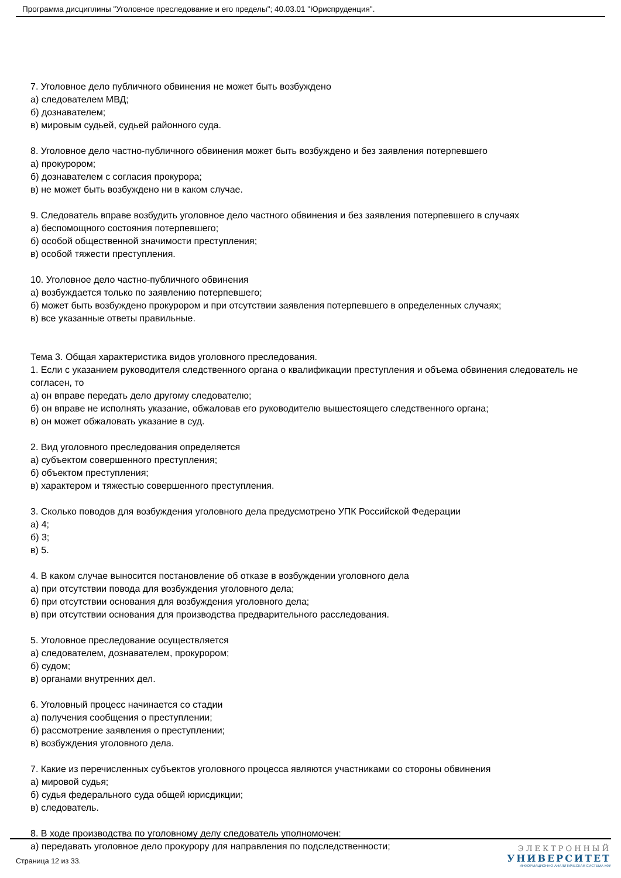Программа дисциплины "Уголовное преследование и его пределы"; 40.03.01 "Юриспруденция".
7. Уголовное дело публичного обвинения не может быть возбуждено
а) следователем МВД;
б) дознавателем;
в) мировым судьей, судьей районного суда.
8. Уголовное дело частно-публичного обвинения может быть возбуждено и без заявления потерпевшего
а) прокурором;
б) дознавателем с согласия прокурора;
в) не может быть возбуждено ни в каком случае.
9. Следователь вправе возбудить уголовное дело частного обвинения и без заявления потерпевшего в случаях
а) беспомощного состояния потерпевшего;
б) особой общественной значимости преступления;
в) особой тяжести преступления.
10. Уголовное дело частно-публичного обвинения
а) возбуждается только по заявлению потерпевшего;
б) может быть возбуждено прокурором и при отсутствии заявления потерпевшего в определенных случаях;
в) все указанные ответы правильные.
Тема 3. Общая характеристика видов уголовного преследования.
1. Если с указанием руководителя следственного органа о квалификации преступления и объема обвинения следователь не согласен, то
а) он вправе передать дело другому следователю;
б) он вправе не исполнять указание, обжаловав его руководителю вышестоящего следственного органа;
в) он может обжаловать указание в суд.
2. Вид уголовного преследования определяется
а) субъектом совершенного преступления;
б) объектом преступления;
в) характером и тяжестью совершенного преступления.
3. Сколько поводов для возбуждения уголовного дела предусмотрено УПК Российской Федерации
а) 4;
б) 3;
в) 5.
4. В каком случае выносится постановление об отказе в возбуждении уголовного дела
а) при отсутствии повода для возбуждения уголовного дела;
б) при отсутствии основания для возбуждения уголовного дела;
в) при отсутствии основания для производства предварительного расследования.
5. Уголовное преследование осуществляется
а) следователем, дознавателем, прокурором;
б) судом;
в) органами внутренних дел.
6. Уголовный процесс начинается со стадии
а) получения сообщения о преступлении;
б) рассмотрение заявления о преступлении;
в) возбуждения уголовного дела.
7. Какие из перечисленных субъектов уголовного процесса являются участниками со стороны обвинения
а) мировой судья;
б) судья федерального суда общей юрисдикции;
в) следователь.
8. В ходе производства по уголовному делу следователь уполномочен:
а) передавать уголовное дело прокурору для направления по подследственности;
Страница 12 из 33.
ЭЛЕКТРОННЫЙ
УНИВЕРСИТЕТ
ИНФОРМАЦИОННО-АНАЛИТИЧЕСКАЯ СИСТЕМА КФУ